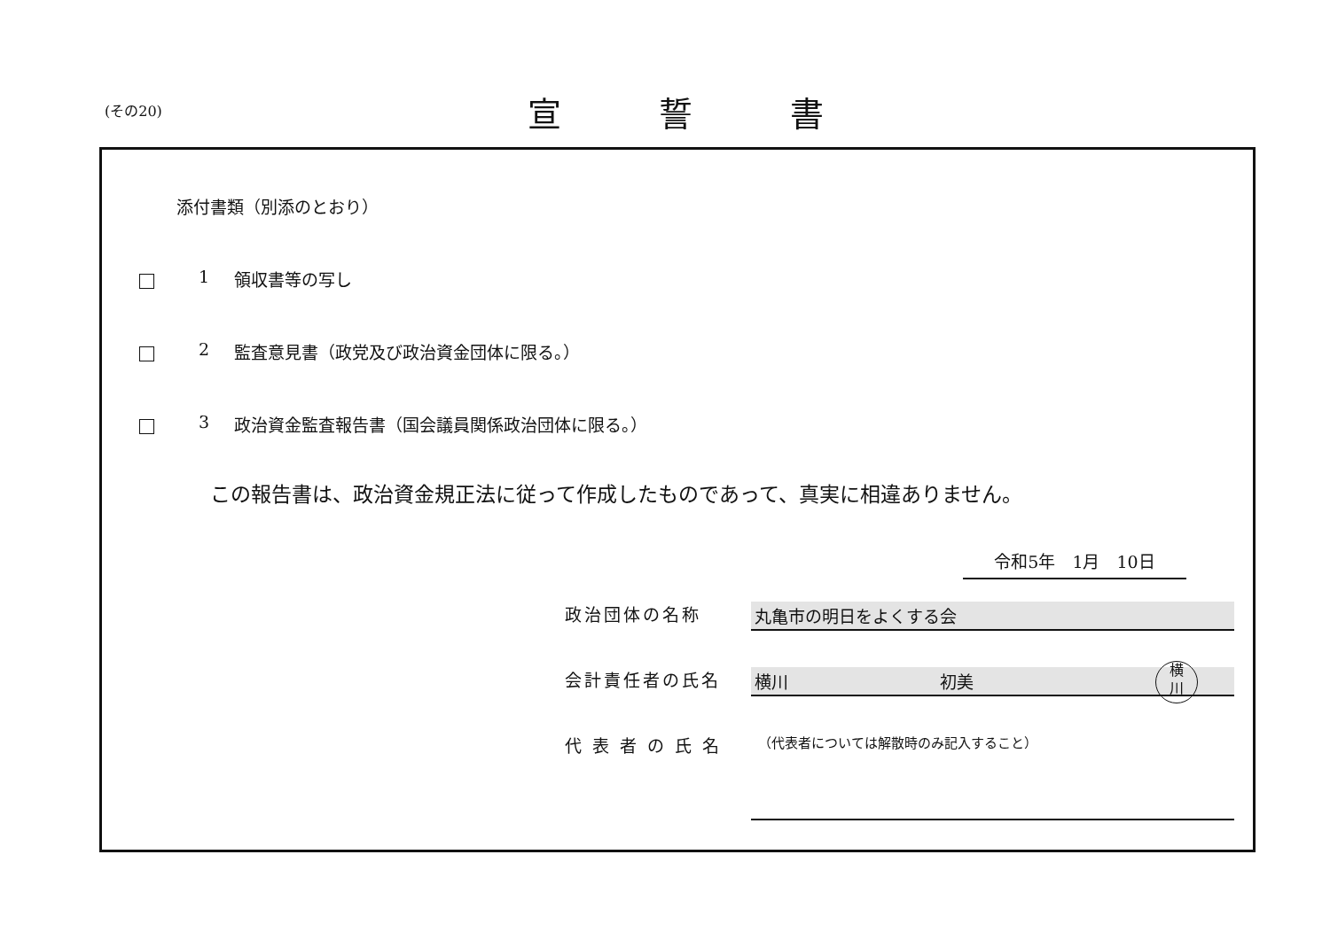(その20) 宣誓書
添付書類（別添のとおり）
1 領収書等の写し
2 監査意見書（政党及び政治資金団体に限る。）
3 政治資金監査報告書（国会議員関係政治団体に限る。）
この報告書は、政治資金規正法に従って作成したものであって、真実に相違ありません。
令和5年　1月　10日
政治団体の名称 丸亀市の明日をよくする会
会計責任者の氏名 横川　　　　　　　　　初美
横
川
代 表 者 の 氏 名 （代表者については解散時のみ記入すること）